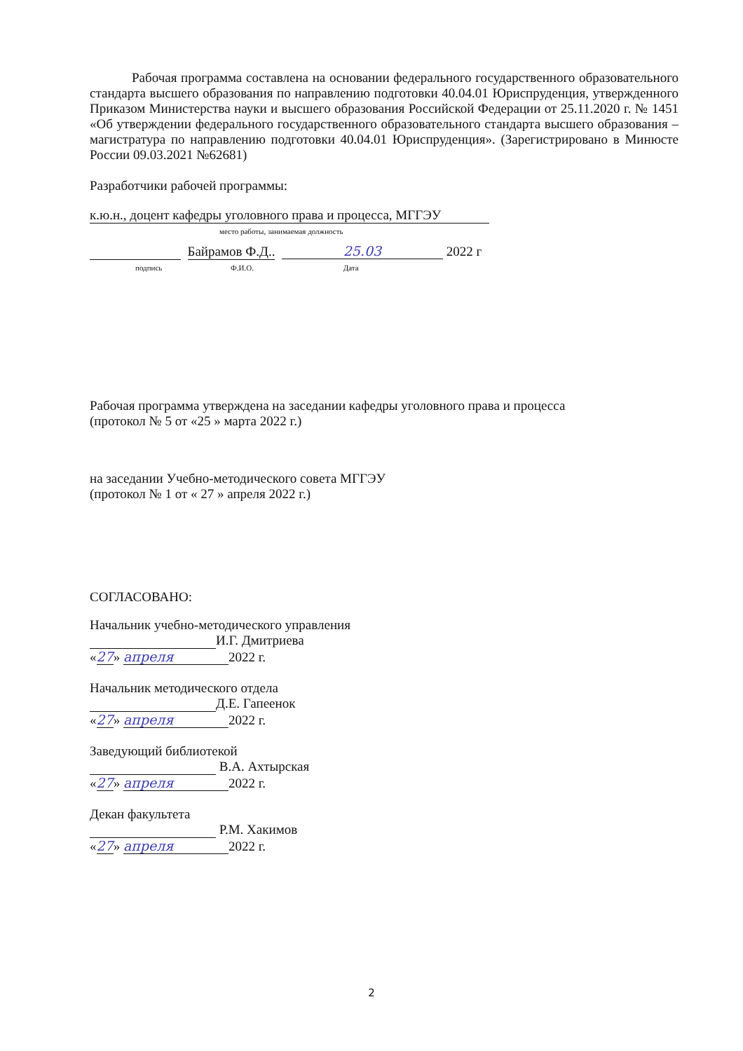Рабочая программа составлена на основании федерального государственного образовательного стандарта высшего образования по направлению подготовки 40.04.01 Юриспруденция, утвержденного Приказом Министерства науки и высшего образования Российской Федерации от 25.11.2020 г. № 1451 «Об утверждении федерального государственного образовательного стандарта высшего образования – магистратура по направлению подготовки 40.04.01 Юриспруденция». (Зарегистрировано в Минюсте России 09.03.2021 №62681)
Разработчики рабочей программы:
к.ю.н., доцент кафедры уголовного права и процесса, МГГЭУ
место работы, занимаемая должность
Байрамов Ф.Д.. 25.03 2022 г
подпись Ф.И.О. Дата
Рабочая программа утверждена на заседании кафедры уголовного права и процесса
(протокол № 5 от «25 » марта 2022 г.)
на заседании Учебно-методического совета МГГЭУ
(протокол № 1 от « 27 » апреля 2022 г.)
СОГЛАСОВАНО:
Начальник учебно-методического управления
И.Г. Дмитриева
«27» апреля 2022 г.
Начальник методического отдела
Д.Е. Гапеенок
«27» апреля 2022 г.
Заведующий библиотекой
В.А. Ахтырская
«27» апреля 2022 г.
Декан факультета
Р.М. Хакимов
«27» апреля 2022 г.
2